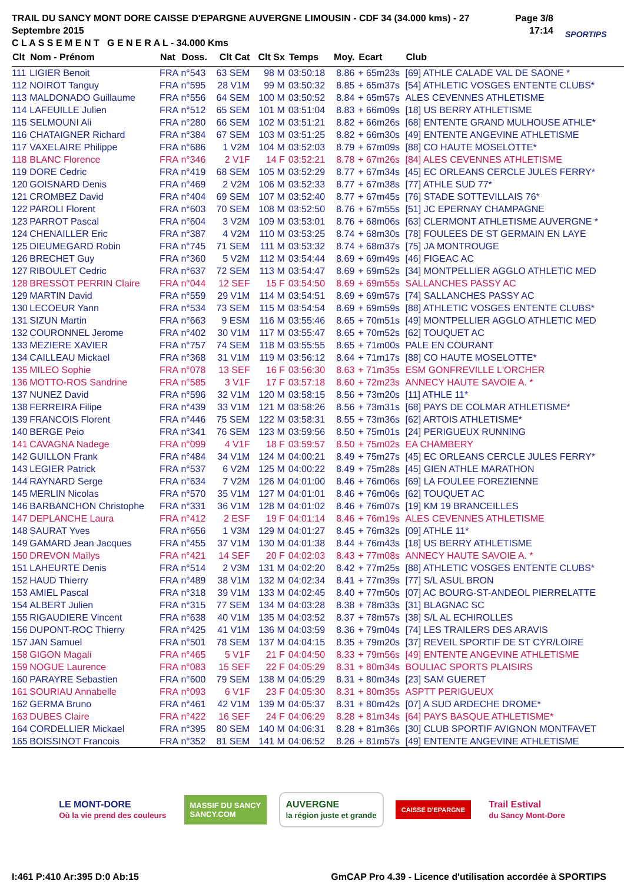TRAIL DU SANCY MONT DORE CAISSE D'EPARGNE AUVERGNE LIMOUSIN - CDF 34 (34.000 kms) - 27 Septembre 2015
C L A S S E M E N T G E N E R A L - 34.000 Kms
Page 3/8
17:14
SPORTIPS
| Clt | Nom - Prénom | Nat | Doss. | Clt Cat | Clt Sx | Temps | Moy. | Ecart | Club |
| --- | --- | --- | --- | --- | --- | --- | --- | --- | --- |
| 111 | LIGIER Benoit | FRA | n°543 | 63 SEM | 98 M | 03:50:18 | 8.86 | + 65m23s | [69] ATHLE CALADE VAL DE SAONE * |
| 112 | NOIROT Tanguy | FRA | n°595 | 28 V1M | 99 M | 03:50:32 | 8.85 | + 65m37s | [54] ATHLETIC VOSGES ENTENTE CLUBS* |
| 113 | MALDONADO Guillaume | FRA | n°556 | 64 SEM | 100 M | 03:50:52 | 8.84 | + 65m57s | ALES CEVENNES ATHLETISME |
| 114 | LAFEUILLE Julien | FRA | n°512 | 65 SEM | 101 M | 03:51:04 | 8.83 | + 66m09s | [18] US BERRY ATHLETISME |
| 115 | SELMOUNI Ali | FRA | n°280 | 66 SEM | 102 M | 03:51:21 | 8.82 | + 66m26s | [68] ENTENTE GRAND MULHOUSE ATHLE* |
| 116 | CHATAIGNER Richard | FRA | n°384 | 67 SEM | 103 M | 03:51:25 | 8.82 | + 66m30s | [49] ENTENTE ANGEVINE ATHLETISME |
| 117 | VAXELAIRE Philippe | FRA | n°686 | 1 V2M | 104 M | 03:52:03 | 8.79 | + 67m09s | [88] CO HAUTE MOSELOTTE* |
| 118 | BLANC Florence | FRA | n°346 | 2 V1F | 14 F | 03:52:21 | 8.78 | + 67m26s | [84] ALES CEVENNES ATHLETISME |
| 119 | DORE Cedric | FRA | n°419 | 68 SEM | 105 M | 03:52:29 | 8.77 | + 67m34s | [45] EC ORLEANS CERCLE JULES FERRY* |
| 120 | GOISNARD Denis | FRA | n°469 | 2 V2M | 106 M | 03:52:33 | 8.77 | + 67m38s | [77] ATHLE SUD 77* |
| 121 | CROMBEZ David | FRA | n°404 | 69 SEM | 107 M | 03:52:40 | 8.77 | + 67m45s | [76] STADE SOTTEVILLAIS 76* |
| 122 | PAROLI Florent | FRA | n°603 | 70 SEM | 108 M | 03:52:50 | 8.76 | + 67m55s | [51] JC EPERNAY CHAMPAGNE |
| 123 | PARROT Pascal | FRA | n°604 | 3 V2M | 109 M | 03:53:01 | 8.76 | + 68m06s | [63] CLERMONT ATHLETISME AUVERGNE * |
| 124 | CHENAILLER Eric | FRA | n°387 | 4 V2M | 110 M | 03:53:25 | 8.74 | + 68m30s | [78] FOULEES DE ST GERMAIN EN LAYE |
| 125 | DIEUMEGARD Robin | FRA | n°745 | 71 SEM | 111 M | 03:53:32 | 8.74 | + 68m37s | [75] JA MONTROUGE |
| 126 | BRECHET Guy | FRA | n°360 | 5 V2M | 112 M | 03:54:44 | 8.69 | + 69m49s | [46] FIGEAC AC |
| 127 | RIBOULET Cedric | FRA | n°637 | 72 SEM | 113 M | 03:54:47 | 8.69 | + 69m52s | [34] MONTPELLIER AGGLO ATHLETIC MED |
| 128 | BRESSOT PERRIN Claire | FRA | n°044 | 12 SEF | 15 F | 03:54:50 | 8.69 | + 69m55s | SALLANCHES PASSY AC |
| 129 | MARTIN David | FRA | n°559 | 29 V1M | 114 M | 03:54:51 | 8.69 | + 69m57s | [74] SALLANCHES PASSY AC |
| 130 | LECOEUR Yann | FRA | n°534 | 73 SEM | 115 M | 03:54:54 | 8.69 | + 69m59s | [88] ATHLETIC VOSGES ENTENTE CLUBS* |
| 131 | SIZUN Martin | FRA | n°663 | 9 ESM | 116 M | 03:55:46 | 8.65 | + 70m51s | [49] MONTPELLIER AGGLO ATHLETIC MED |
| 132 | COURONNEL Jerome | FRA | n°402 | 30 V1M | 117 M | 03:55:47 | 8.65 | + 70m52s | [62] TOUQUET AC |
| 133 | MEZIERE XAVIER | FRA | n°757 | 74 SEM | 118 M | 03:55:55 | 8.65 | + 71m00s | PALE EN COURANT |
| 134 | CAILLEAU Mickael | FRA | n°368 | 31 V1M | 119 M | 03:56:12 | 8.64 | + 71m17s | [88] CO HAUTE MOSELOTTE* |
| 135 | MILEO Sophie | FRA | n°078 | 13 SEF | 16 F | 03:56:30 | 8.63 | + 71m35s | ESM GONFREVILLE L'ORCHER |
| 136 | MOTTO-ROS Sandrine | FRA | n°585 | 3 V1F | 17 F | 03:57:18 | 8.60 | + 72m23s | ANNECY HAUTE SAVOIE A. * |
| 137 | NUNEZ David | FRA | n°596 | 32 V1M | 120 M | 03:58:15 | 8.56 | + 73m20s | [11] ATHLE 11* |
| 138 | FERREIRA Filipe | FRA | n°439 | 33 V1M | 121 M | 03:58:26 | 8.56 | + 73m31s | [68] PAYS DE COLMAR ATHLETISME* |
| 139 | FRANCOIS Florent | FRA | n°446 | 75 SEM | 122 M | 03:58:31 | 8.55 | + 73m36s | [62] ARTOIS ATHLETISME* |
| 140 | BERGE Peio | FRA | n°341 | 76 SEM | 123 M | 03:59:56 | 8.50 | + 75m01s | [24] PERIGUEUX RUNNING |
| 141 | CAVAGNA Nadege | FRA | n°099 | 4 V1F | 18 F | 03:59:57 | 8.50 | + 75m02s | EA CHAMBERY |
| 142 | GUILLON Frank | FRA | n°484 | 34 V1M | 124 M | 04:00:21 | 8.49 | + 75m27s | [45] EC ORLEANS CERCLE JULES FERRY* |
| 143 | LEGIER Patrick | FRA | n°537 | 6 V2M | 125 M | 04:00:22 | 8.49 | + 75m28s | [45] GIEN ATHLE MARATHON |
| 144 | RAYNARD Serge | FRA | n°634 | 7 V2M | 126 M | 04:01:00 | 8.46 | + 76m06s | [69] LA FOULEE FOREZIENNE |
| 145 | MERLIN Nicolas | FRA | n°570 | 35 V1M | 127 M | 04:01:01 | 8.46 | + 76m06s | [62] TOUQUET AC |
| 146 | BARBANCHON Christophe | FRA | n°331 | 36 V1M | 128 M | 04:01:02 | 8.46 | + 76m07s | [19] KM 19 BRANCEILLES |
| 147 | DEPLANCHE Laura | FRA | n°412 | 2 ESF | 19 F | 04:01:14 | 8.46 | + 76m19s | ALES CEVENNES ATHLETISME |
| 148 | SAURAT Yves | FRA | n°656 | 1 V3M | 129 M | 04:01:27 | 8.45 | + 76m32s | [09] ATHLE 11* |
| 149 | GAMARD Jean Jacques | FRA | n°455 | 37 V1M | 130 M | 04:01:38 | 8.44 | + 76m43s | [18] US BERRY ATHLETISME |
| 150 | DREVON Maïlys | FRA | n°421 | 14 SEF | 20 F | 04:02:03 | 8.43 | + 77m08s | ANNECY HAUTE SAVOIE A. * |
| 151 | LAHEURTE Denis | FRA | n°514 | 2 V3M | 131 M | 04:02:20 | 8.42 | + 77m25s | [88] ATHLETIC VOSGES ENTENTE CLUBS* |
| 152 | HAUD Thierry | FRA | n°489 | 38 V1M | 132 M | 04:02:34 | 8.41 | + 77m39s | [77] S/L ASUL BRON |
| 153 | AMIEL Pascal | FRA | n°318 | 39 V1M | 133 M | 04:02:45 | 8.40 | + 77m50s | [07] AC BOURG-ST-ANDEOL PIERRELATTE |
| 154 | ALBERT Julien | FRA | n°315 | 77 SEM | 134 M | 04:03:28 | 8.38 | + 78m33s | [31] BLAGNAC SC |
| 155 | RIGAUDIERE Vincent | FRA | n°638 | 40 V1M | 135 M | 04:03:52 | 8.37 | + 78m57s | [38] S/L AL ECHIROLLES |
| 156 | DUPONT-ROC Thierry | FRA | n°425 | 41 V1M | 136 M | 04:03:59 | 8.36 | + 79m04s | [74] LES TRAILERS DES ARAVIS |
| 157 | JAN Samuel | FRA | n°501 | 78 SEM | 137 M | 04:04:15 | 8.35 | + 79m20s | [37] REVEIL SPORTIF DE ST CYR/LOIRE |
| 158 | GIGON Magali | FRA | n°465 | 5 V1F | 21 F | 04:04:50 | 8.33 | + 79m56s | [49] ENTENTE ANGEVINE ATHLETISME |
| 159 | NOGUE Laurence | FRA | n°083 | 15 SEF | 22 F | 04:05:29 | 8.31 | + 80m34s | BOULIAC SPORTS PLAISIRS |
| 160 | PARAYRE Sebastien | FRA | n°600 | 79 SEM | 138 M | 04:05:29 | 8.31 | + 80m34s | [23] SAM GUERET |
| 161 | SOURIAU Annabelle | FRA | n°093 | 6 V1F | 23 F | 04:05:30 | 8.31 | + 80m35s | ASPTT PERIGUEUX |
| 162 | GERMA Bruno | FRA | n°461 | 42 V1M | 139 M | 04:05:37 | 8.31 | + 80m42s | [07] A SUD ARDECHE DROME* |
| 163 | DUBES Claire | FRA | n°422 | 16 SEF | 24 F | 04:06:29 | 8.28 | + 81m34s | [64] PAYS BASQUE ATHLETISME* |
| 164 | CORDELLIER Mickael | FRA | n°395 | 80 SEM | 140 M | 04:06:31 | 8.28 | + 81m36s | [30] CLUB SPORTIF AVIGNON MONTFAVET |
| 165 | BOISSINOT Francois | FRA | n°352 | 81 SEM | 141 M | 04:06:52 | 8.26 | + 81m57s | [49] ENTENTE ANGEVINE ATHLETISME |
LE MONT-DORE
Où la vie prend des couleurs
MASSIF DU SANCY
SANCY.COM
AUVERGNE
la région juste et grande
CAISSE D'EPARGNE
Trail Estival
du Sancy Mont-Dore
I:461 P:410 Ar:395 D:0 Ab:15 GmCAP Pro 4.39 - Licence d'utilisation accordée à SPORTIPS